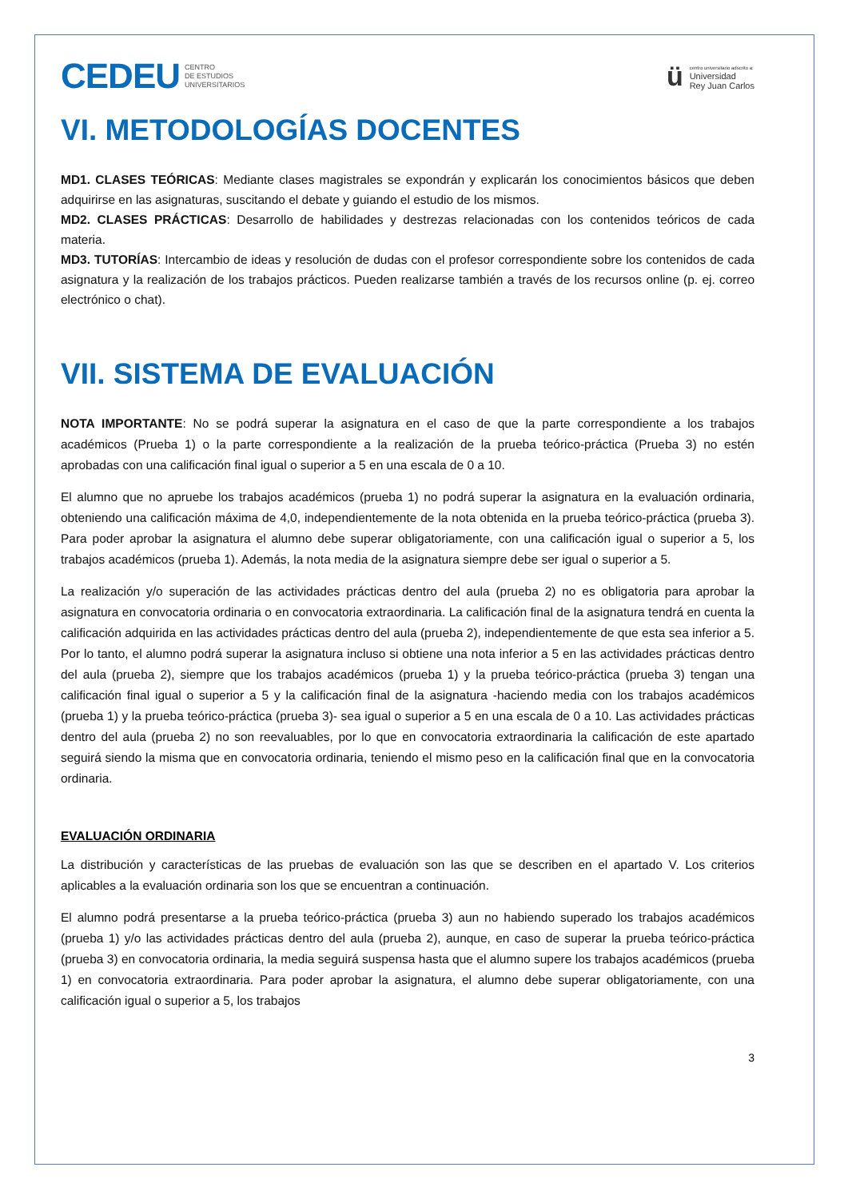CEDEU CENTRO
DE ESTUDIOS
UNIVERSITARIOS
ü
centro universitario adscrito a:
Universidad
Rey Juan Carlos
VI. METODOLOGÍAS DOCENTES
MD1. CLASES TEÓRICAS: Mediante clases magistrales se expondrán y explicarán los conocimientos básicos que deben adquirirse en las asignaturas, suscitando el debate y guiando el estudio de los mismos.
MD2. CLASES PRÁCTICAS: Desarrollo de habilidades y destrezas relacionadas con los contenidos teóricos de cada materia.
MD3. TUTORÍAS: Intercambio de ideas y resolución de dudas con el profesor correspondiente sobre los contenidos de cada asignatura y la realización de los trabajos prácticos. Pueden realizarse también a través de los recursos online (p. ej. correo electrónico o chat).
VII. SISTEMA DE EVALUACIÓN
NOTA IMPORTANTE: No se podrá superar la asignatura en el caso de que la parte correspondiente a los trabajos académicos (Prueba 1) o la parte correspondiente a la realización de la prueba teórico-práctica (Prueba 3) no estén aprobadas con una calificación final igual o superior a 5 en una escala de 0 a 10.
El alumno que no apruebe los trabajos académicos (prueba 1) no podrá superar la asignatura en la evaluación ordinaria, obteniendo una calificación máxima de 4,0, independientemente de la nota obtenida en la prueba teórico-práctica (prueba 3). Para poder aprobar la asignatura el alumno debe superar obligatoriamente, con una calificación igual o superior a 5, los trabajos académicos (prueba 1). Además, la nota media de la asignatura siempre debe ser igual o superior a 5.
La realización y/o superación de las actividades prácticas dentro del aula (prueba 2) no es obligatoria para aprobar la asignatura en convocatoria ordinaria o en convocatoria extraordinaria. La calificación final de la asignatura tendrá en cuenta la calificación adquirida en las actividades prácticas dentro del aula (prueba 2), independientemente de que esta sea inferior a 5. Por lo tanto, el alumno podrá superar la asignatura incluso si obtiene una nota inferior a 5 en las actividades prácticas dentro del aula (prueba 2), siempre que los trabajos académicos (prueba 1) y la prueba teórico-práctica (prueba 3) tengan una calificación final igual o superior a 5 y la calificación final de la asignatura -haciendo media con los trabajos académicos (prueba 1) y la prueba teórico-práctica (prueba 3)- sea igual o superior a 5 en una escala de 0 a 10. Las actividades prácticas dentro del aula (prueba 2) no son reevaluables, por lo que en convocatoria extraordinaria la calificación de este apartado seguirá siendo la misma que en convocatoria ordinaria, teniendo el mismo peso en la calificación final que en la convocatoria ordinaria.
EVALUACIÓN ORDINARIA
La distribución y características de las pruebas de evaluación son las que se describen en el apartado V. Los criterios aplicables a la evaluación ordinaria son los que se encuentran a continuación.
El alumno podrá presentarse a la prueba teórico-práctica (prueba 3) aun no habiendo superado los trabajos académicos (prueba 1) y/o las actividades prácticas dentro del aula (prueba 2), aunque, en caso de superar la prueba teórico-práctica (prueba 3) en convocatoria ordinaria, la media seguirá suspensa hasta que el alumno supere los trabajos académicos (prueba 1) en convocatoria extraordinaria. Para poder aprobar la asignatura, el alumno debe superar obligatoriamente, con una calificación igual o superior a 5, los trabajos
3